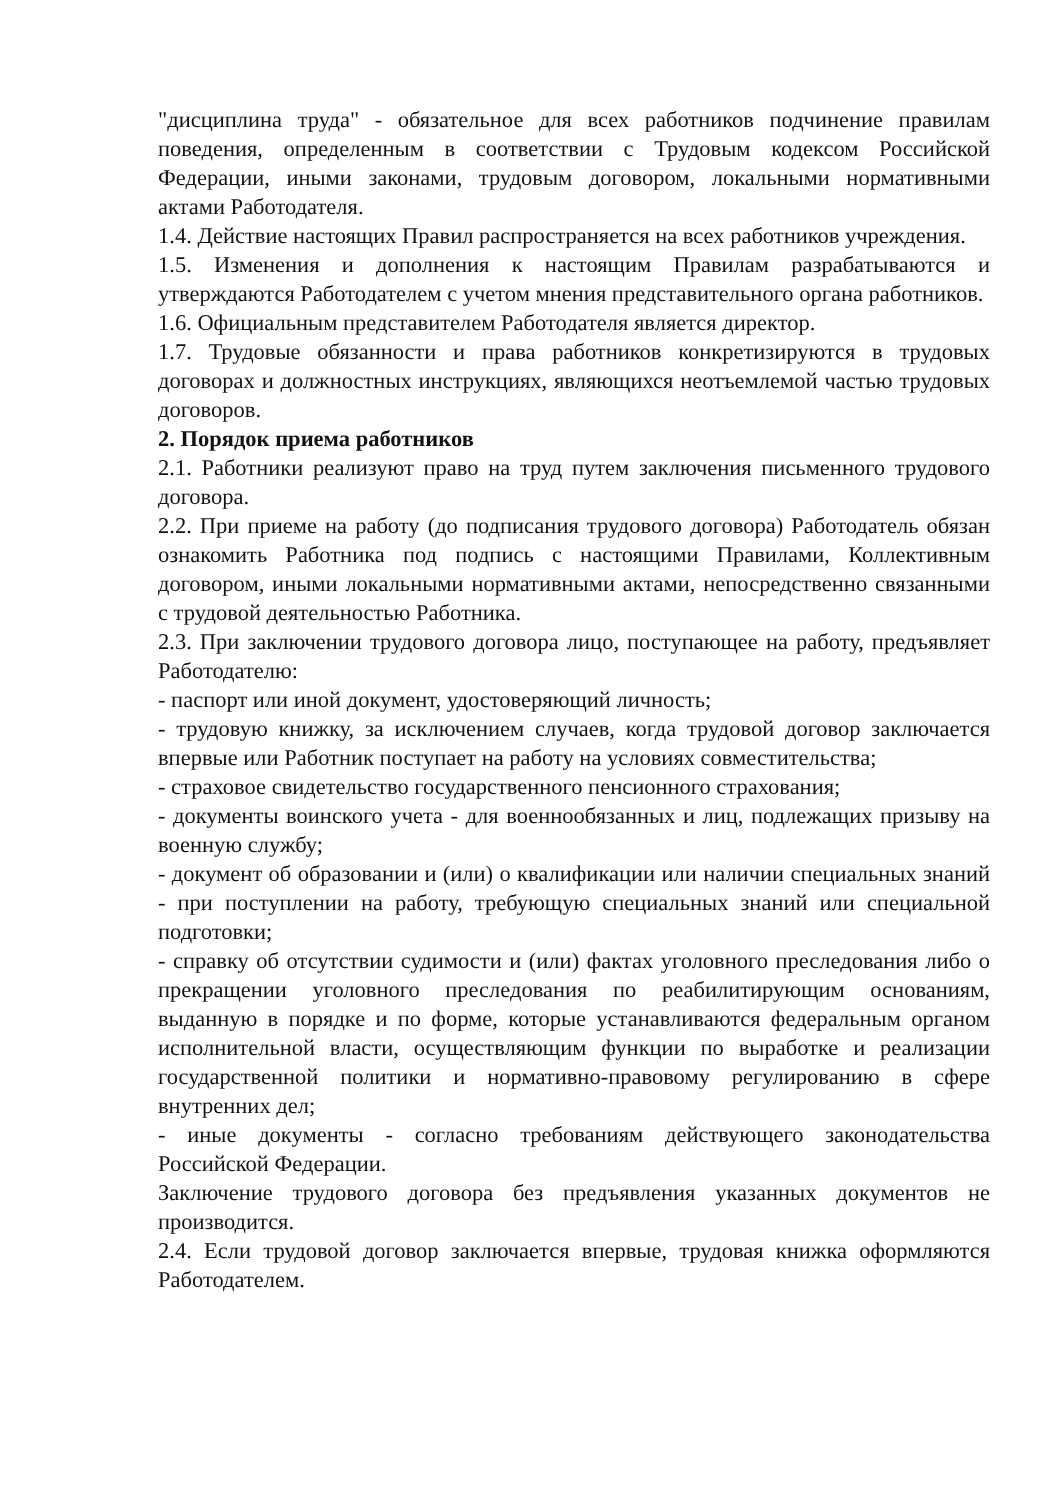"дисциплина труда" - обязательное для всех работников подчинение правилам поведения, определенным в соответствии с Трудовым кодексом Российской Федерации, иными законами, трудовым договором, локальными нормативными актами Работодателя.
1.4. Действие настоящих Правил распространяется на всех работников учреждения.
1.5. Изменения и дополнения к настоящим Правилам разрабатываются и утверждаются Работодателем с учетом мнения представительного органа работников.
1.6. Официальным представителем Работодателя является директор.
1.7. Трудовые обязанности и права работников конкретизируются в трудовых договорах и должностных инструкциях, являющихся неотъемлемой частью трудовых договоров.
2. Порядок приема работников
2.1. Работники реализуют право на труд путем заключения письменного трудового договора.
2.2. При приеме на работу (до подписания трудового договора) Работодатель обязан ознакомить Работника под подпись с настоящими Правилами, Коллективным договором, иными локальными нормативными актами, непосредственно связанными с трудовой деятельностью Работника.
2.3. При заключении трудового договора лицо, поступающее на работу, предъявляет Работодателю:
- паспорт или иной документ, удостоверяющий личность;
- трудовую книжку, за исключением случаев, когда трудовой договор заключается впервые или Работник поступает на работу на условиях совместительства;
- страховое свидетельство государственного пенсионного страхования;
- документы воинского учета - для военнообязанных и лиц, подлежащих призыву на военную службу;
- документ об образовании и (или) о квалификации или наличии специальных знаний - при поступлении на работу, требующую специальных знаний или специальной подготовки;
- справку об отсутствии судимости и (или) фактах уголовного преследования либо о прекращении уголовного преследования по реабилитирующим основаниям, выданную в порядке и по форме, которые устанавливаются федеральным органом исполнительной власти, осуществляющим функции по выработке и реализации государственной политики и нормативно-правовому регулированию в сфере внутренних дел;
- иные документы - согласно требованиям действующего законодательства Российской Федерации.
Заключение трудового договора без предъявления указанных документов не производится.
2.4. Если трудовой договор заключается впервые, трудовая книжка оформляются Работодателем.